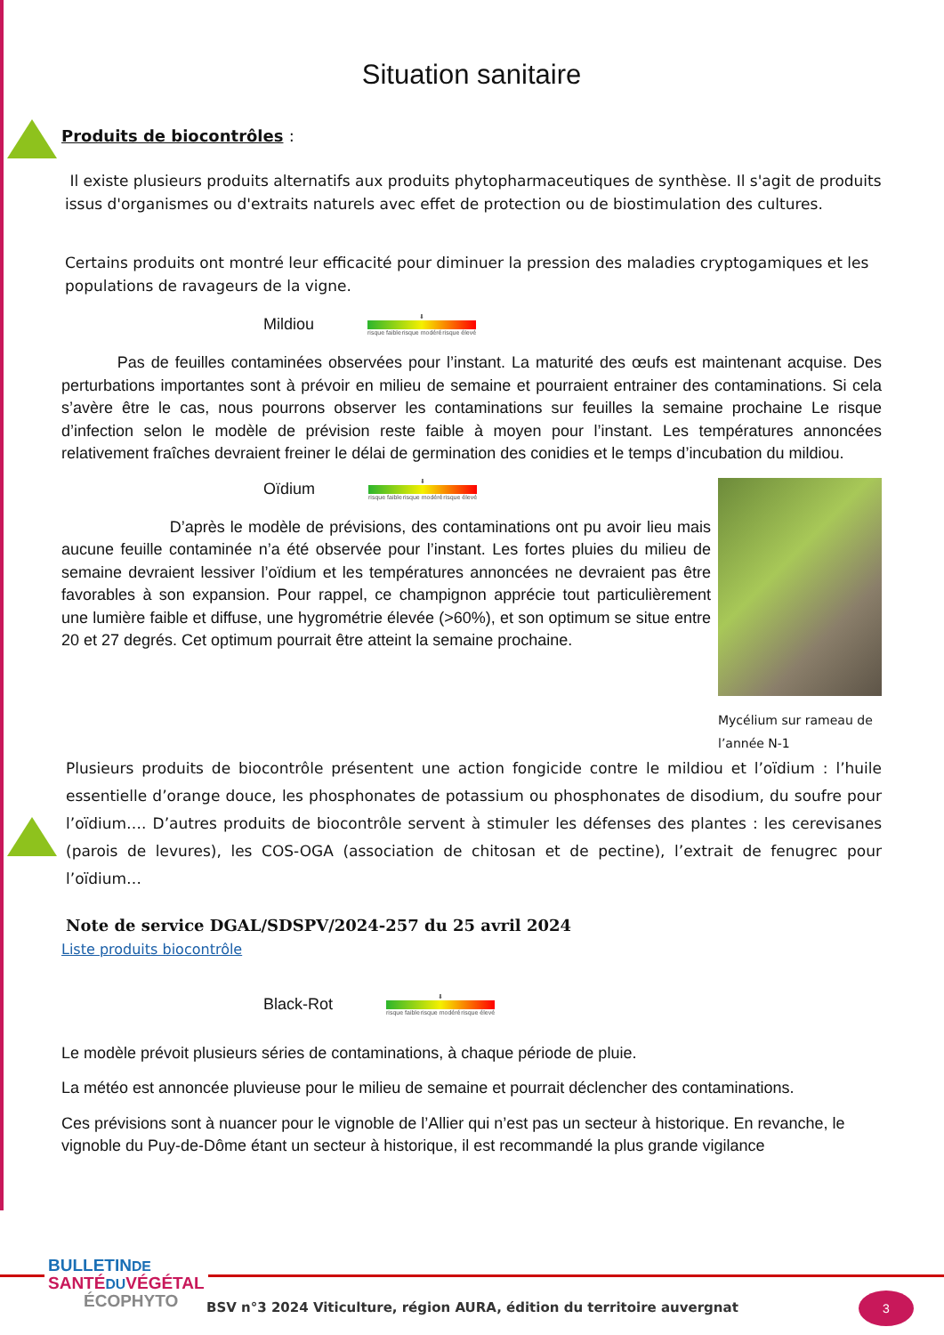Situation sanitaire
Produits de biocontrôles :
Il existe plusieurs produits alternatifs aux produits phytopharmaceutiques de synthèse. Il s'agit de produits issus d'organismes ou d'extraits naturels avec effet de protection ou de biostimulation des cultures.
Certains produits ont montré leur efficacité pour diminuer la pression des maladies cryptogamiques et les populations de ravageurs de la vigne.
Mildiou
⬇
risque faible risque modéré risque élevé
Pas de feuilles contaminées observées pour l’instant. La maturité des œufs est maintenant acquise. Des perturbations importantes sont à prévoir en milieu de semaine et pourraient entrainer des contaminations. Si cela s’avère être le cas, nous pourrons observer les contaminations sur feuilles la semaine prochaine Le risque d’infection selon le modèle de prévision reste faible à moyen pour l’instant. Les températures annoncées relativement fraîches devraient freiner le délai de germination des conidies et le temps d’incubation du mildiou.
Mycélium sur rameau de l’année N-1
Oïdium
⬇
risque faible risque modéré risque élevé
D’après le modèle de prévisions, des contaminations ont pu avoir lieu mais aucune feuille contaminée n’a été observée pour l’instant. Les fortes pluies du milieu de semaine devraient lessiver l’oïdium et les températures annoncées ne devraient pas être favorables à son expansion. Pour rappel, ce champignon apprécie tout particulièrement une lumière faible et diffuse, une hygrométrie élevée (>60%), et son optimum se situe entre 20 et 27 degrés. Cet optimum pourrait être atteint la semaine prochaine.
Plusieurs produits de biocontrôle présentent une action fongicide contre le mildiou et l’oïdium : l’huile essentielle d’orange douce, les phosphonates de potassium ou phosphonates de disodium, du soufre pour l’oïdium…. D’autres produits de biocontrôle servent à stimuler les défenses des plantes : les cerevisanes (parois de levures), les COS-OGA (association de chitosan et de pectine), l’extrait de fenugrec pour l’oïdium…
Note de service DGAL/SDSPV/2024-257 du 25 avril 2024
Liste produits biocontrôle
Black-Rot
⬇
risque faible risque modéré risque élevé
Le modèle prévoit plusieurs séries de contaminations, à chaque période de pluie.
La météo est annoncée pluvieuse pour le milieu de semaine et pourrait déclencher des contaminations.
Ces prévisions sont à nuancer pour le vignoble de l’Allier qui n’est pas un secteur à historique. En revanche, le vignoble du Puy-de-Dôme étant un secteur à historique, il est recommandé la plus grande vigilance
BULLETINDE
SANTÉ DU VÉGÉTAL
ÉCOPHYTO
BSV n°3 2024 Viticulture, région AURA, édition du territoire auvergnat
3